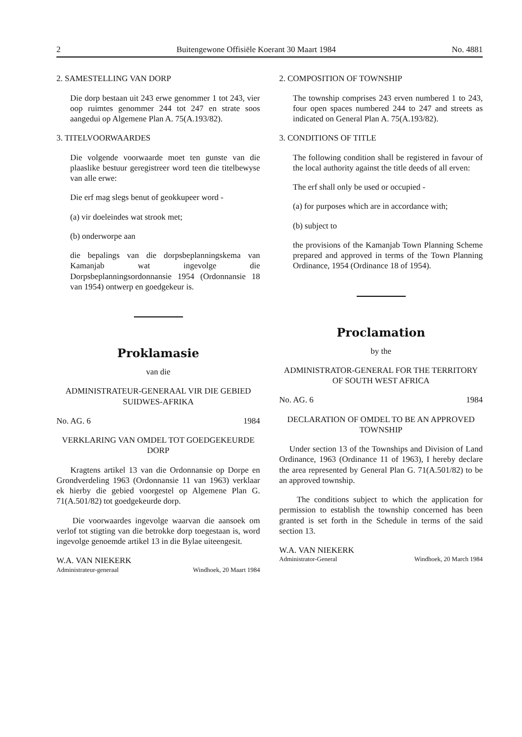2 Buitengewone Offisiële Koerant 30 Maart 1984 No. 4881
2. SAMESTELLING VAN DORP
Die dorp bestaan uit 243 erwe genommer 1 tot 243, vier oop ruimtes genommer 244 tot 247 en strate soos aangedui op Algemene Plan A. 75(A.193/82).
3. TITELVOORWAARDES
Die volgende voorwaarde moet ten gunste van die plaaslike bestuur geregistreer word teen die titelbewyse van alle erwe:
Die erf mag slegs benut of geokkupeer word -
(a) vir doeleindes wat strook met;
(b) onderworpe aan
die bepalings van die dorpsbeplanningskema van Kamanjab wat ingevolge die Dorpsbeplanningsordonnansie 1954 (Ordonnansie 18 van 1954) ontwerp en goedgekeur is.
Proklamasie
van die
ADMINISTRATEUR-GENERAAL VIR DIE GEBIED SUIDWES-AFRIKA
No. AG. 6 1984
VERKLARING VAN OMDEL TOT GOEDGEKEURDE DORP
Kragtens artikel 13 van die Ordonnansie op Dorpe en Grondverdeling 1963 (Ordonnansie 11 van 1963) verklaar ek hierby die gebied voorgestel op Algemene Plan G. 71(A.501/82) tot goedgekeurde dorp.
Die voorwaardes ingevolge waarvan die aansoek om verlof tot stigting van die betrokke dorp toegestaan is, word ingevolge genoemde artikel 13 in die Bylae uiteengesit.
W.A. VAN NIEKERK
Administrateur-generaal Windhoek, 20 Maart 1984
2. COMPOSITION OF TOWNSHIP
The township comprises 243 erven numbered 1 to 243, four open spaces numbered 244 to 247 and streets as indicated on General Plan A. 75(A.193/82).
3. CONDITIONS OF TITLE
The following condition shall be registered in favour of the local authority against the title deeds of all erven:
The erf shall only be used or occupied -
(a) for purposes which are in accordance with;
(b) subject to
the provisions of the Kamanjab Town Planning Scheme prepared and approved in terms of the Town Planning Ordinance, 1954 (Ordinance 18 of 1954).
Proclamation
by the
ADMINISTRATOR-GENERAL FOR THE TERRITORY OF SOUTH WEST AFRICA
No. AG. 6 1984
DECLARATION OF OMDEL TO BE AN APPROVED TOWNSHIP
Under section 13 of the Townships and Division of Land Ordinance, 1963 (Ordinance 11 of 1963), I hereby declare the area represented by General Plan G. 71(A.501/82) to be an approved township.
The conditions subject to which the application for permission to establish the township concerned has been granted is set forth in the Schedule in terms of the said section 13.
W.A. VAN NIEKERK
Administrator-General Windhoek, 20 March 1984